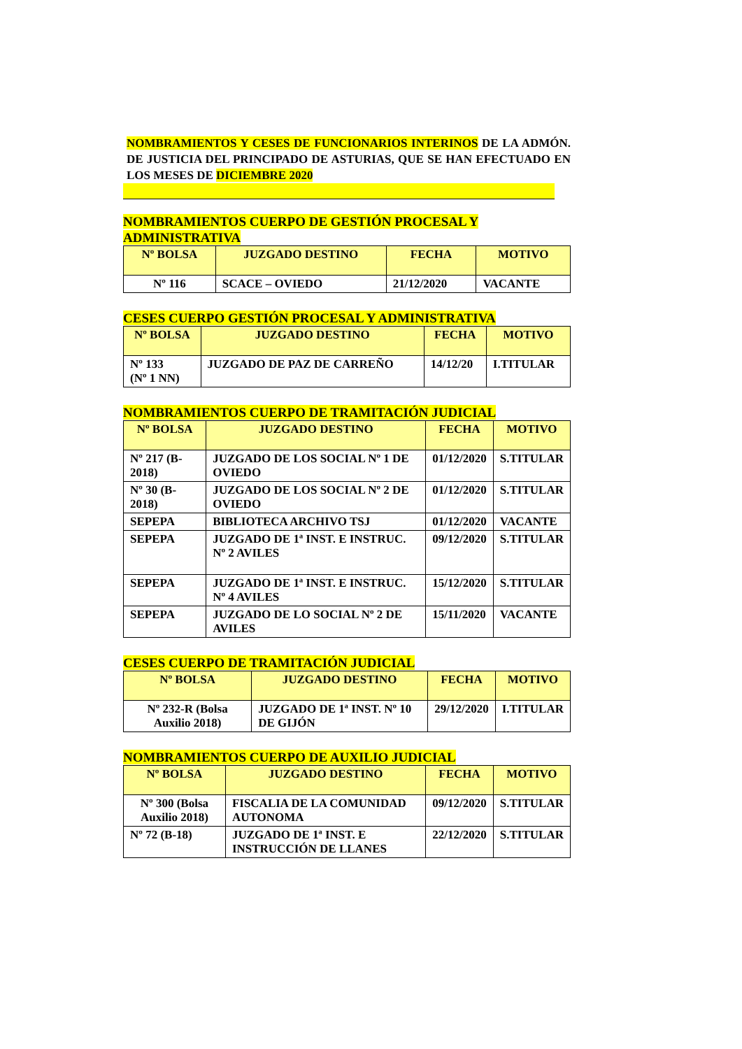NOMBRAMIENTOS Y CESES DE FUNCIONARIOS INTERINOS DE LA ADMÓN. DE JUSTICIA DEL PRINCIPADO DE ASTURIAS, QUE SE HAN EFECTUADO EN LOS MESES DE DICIEMBRE 2020
NOMBRAMIENTOS CUERPO DE GESTIÓN PROCESAL Y ADMINISTRATIVA
| Nº BOLSA | JUZGADO DESTINO | FECHA | MOTIVO |
| --- | --- | --- | --- |
| Nº 116 | SCACE – OVIEDO | 21/12/2020 | VACANTE |
CESES CUERPO GESTIÓN PROCESAL Y ADMINISTRATIVA
| Nº BOLSA | JUZGADO DESTINO | FECHA | MOTIVO |
| --- | --- | --- | --- |
| Nº 133 (Nº 1 NN) | JUZGADO DE PAZ DE CARREÑO | 14/12/20 | I.TITULAR |
NOMBRAMIENTOS CUERPO DE TRAMITACIÓN JUDICIAL
| Nº BOLSA | JUZGADO DESTINO | FECHA | MOTIVO |
| --- | --- | --- | --- |
| Nº 217 (B-2018) | JUZGADO DE LOS SOCIAL Nº 1 DE OVIEDO | 01/12/2020 | S.TITULAR |
| Nº 30 (B-2018) | JUZGADO DE LOS SOCIAL Nº 2 DE OVIEDO | 01/12/2020 | S.TITULAR |
| SEPEPA | BIBLIOTECA ARCHIVO TSJ | 01/12/2020 | VACANTE |
| SEPEPA | JUZGADO DE 1ª INST. E INSTRUC. Nº 2 AVILES | 09/12/2020 | S.TITULAR |
| SEPEPA | JUZGADO DE 1ª INST. E INSTRUC. Nº 4 AVILES | 15/12/2020 | S.TITULAR |
| SEPEPA | JUZGADO DE LO SOCIAL Nº 2 DE AVILES | 15/11/2020 | VACANTE |
CESES CUERPO DE TRAMITACIÓN JUDICIAL
| Nº BOLSA | JUZGADO DESTINO | FECHA | MOTIVO |
| --- | --- | --- | --- |
| Nº 232-R (Bolsa Auxilio 2018) | JUZGADO DE 1ª INST. Nº 10 DE GIJÓN | 29/12/2020 | I.TITULAR |
NOMBRAMIENTOS CUERPO DE AUXILIO JUDICIAL
| Nº BOLSA | JUZGADO DESTINO | FECHA | MOTIVO |
| --- | --- | --- | --- |
| Nº 300 (Bolsa Auxilio 2018) | FISCALIA DE LA COMUNIDAD AUTONOMA | 09/12/2020 | S.TITULAR |
| Nº 72 (B-18) | JUZGADO DE 1ª INST. E INSTRUCCIÓN DE LLANES | 22/12/2020 | S.TITULAR |